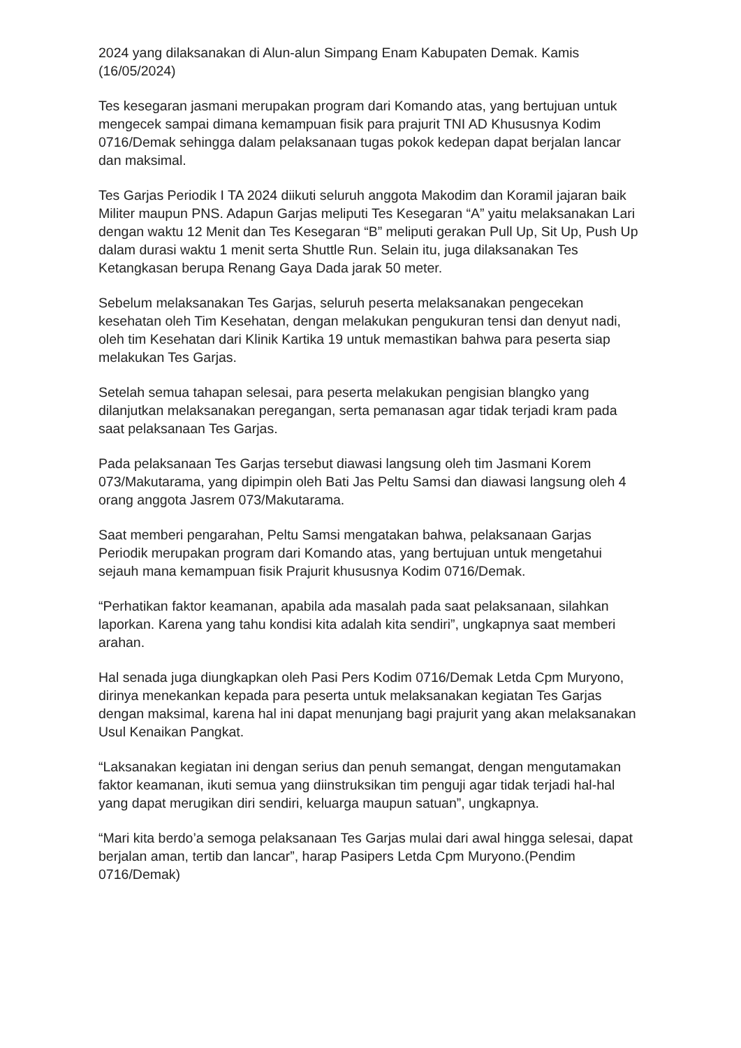2024 yang dilaksanakan di Alun-alun Simpang Enam Kabupaten Demak. Kamis (16/05/2024)
Tes kesegaran jasmani merupakan program dari Komando atas, yang bertujuan untuk mengecek sampai dimana kemampuan fisik para prajurit TNI AD Khususnya Kodim 0716/Demak sehingga dalam pelaksanaan tugas pokok kedepan dapat berjalan lancar dan maksimal.
Tes Garjas Periodik I TA 2024 diikuti seluruh anggota Makodim dan Koramil jajaran baik Militer maupun PNS. Adapun Garjas meliputi Tes Kesegaran “A” yaitu melaksanakan Lari dengan waktu 12 Menit dan Tes Kesegaran “B” meliputi gerakan Pull Up, Sit Up, Push Up dalam durasi waktu 1 menit serta Shuttle Run. Selain itu, juga dilaksanakan Tes Ketangkasan berupa Renang Gaya Dada jarak 50 meter.
Sebelum melaksanakan Tes Garjas, seluruh peserta melaksanakan pengecekan kesehatan oleh Tim Kesehatan, dengan melakukan pengukuran tensi dan denyut nadi, oleh tim Kesehatan dari Klinik Kartika 19 untuk memastikan bahwa para peserta siap melakukan Tes Garjas.
Setelah semua tahapan selesai, para peserta melakukan pengisian blangko yang dilanjutkan melaksanakan peregangan, serta pemanasan agar tidak terjadi kram pada saat pelaksanaan Tes Garjas.
Pada pelaksanaan Tes Garjas tersebut diawasi langsung oleh tim Jasmani Korem 073/Makutarama, yang dipimpin oleh Bati Jas Peltu Samsi dan diawasi langsung oleh 4 orang anggota Jasrem 073/Makutarama.
Saat memberi pengarahan, Peltu Samsi mengatakan bahwa, pelaksanaan Garjas Periodik merupakan program dari Komando atas, yang bertujuan untuk mengetahui sejauh mana kemampuan fisik Prajurit khususnya Kodim 0716/Demak.
“Perhatikan faktor keamanan, apabila ada masalah pada saat pelaksanaan, silahkan laporkan. Karena yang tahu kondisi kita adalah kita sendiri”, ungkapnya saat memberi arahan.
Hal senada juga diungkapkan oleh Pasi Pers Kodim 0716/Demak Letda Cpm Muryono, dirinya menekankan kepada para peserta untuk melaksanakan kegiatan Tes Garjas dengan maksimal, karena hal ini dapat menunjang bagi prajurit yang akan melaksanakan Usul Kenaikan Pangkat.
“Laksanakan kegiatan ini dengan serius dan penuh semangat, dengan mengutamakan faktor keamanan, ikuti semua yang diinstruksikan tim penguji agar tidak terjadi hal-hal yang dapat merugikan diri sendiri, keluarga maupun satuan”, ungkapnya.
“Mari kita berdo’a semoga pelaksanaan Tes Garjas mulai dari awal hingga selesai, dapat berjalan aman, tertib dan lancar”, harap Pasipers Letda Cpm Muryono.(Pendim 0716/Demak)